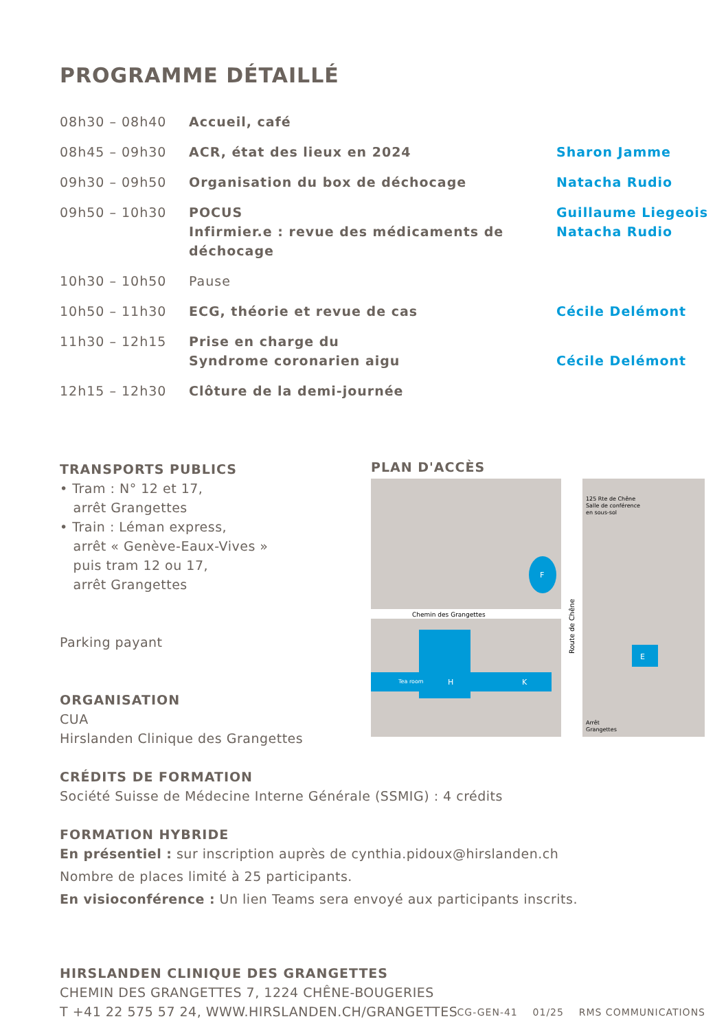PROGRAMME DÉTAILLÉ
| 08h30 – 08h40 | Accueil, café | |
| 08h45 – 09h30 | ACR, état des lieux en 2024 | Sharon Jamme |
| 09h30 – 09h50 | Organisation du box de déchocage | Natacha Rudio |
| 09h50 – 10h30 | POCUS Infirmier.e : revue des médicaments de déchocage | Guillaume Liegeois Natacha Rudio |
| 10h30 – 10h50 | Pause | |
| 10h50 – 11h30 | ECG, théorie et revue de cas | Cécile Delémont |
| 11h30 – 12h15 | Prise en charge du Syndrome coronarien aigu | Cécile Delémont |
| 12h15 – 12h30 | Clôture de la demi-journée | |
TRANSPORTS PUBLICS
• Tram : N° 12 et 17,
arrêt Grangettes
• Train : Léman express,
arrêt « Genève-Eaux-Vives »
puis tram 12 ou 17,
arrêt Grangettes
Parking payant
ORGANISATION
CUA
Hirslanden Clinique des Grangettes
PLAN D'ACCÈS
Chemin des Grangettes
Route de Chêne
125 Rte de Chêne
Salle de conférence
en sous-sol
Arrêt
Grangettes
Tea room
H
K
E
F
CRÉDITS DE FORMATION
Société Suisse de Médecine Interne Générale (SSMIG) : 4 crédits
FORMATION HYBRIDE
En présentiel : sur inscription auprès de cynthia.pidoux@hirslanden.ch
Nombre de places limité à 25 participants.
En visioconférence : Un lien Teams sera envoyé aux participants inscrits.
HIRSLANDEN CLINIQUE DES GRANGETTES
CHEMIN DES GRANGETTES 7, 1224 CHÊNE-BOUGERIES
T +41 22 575 57 24, WWW.HIRSLANDEN.CH/GRANGETTES
CG-GEN-41 01/25 RMS COMMUNICATIONS